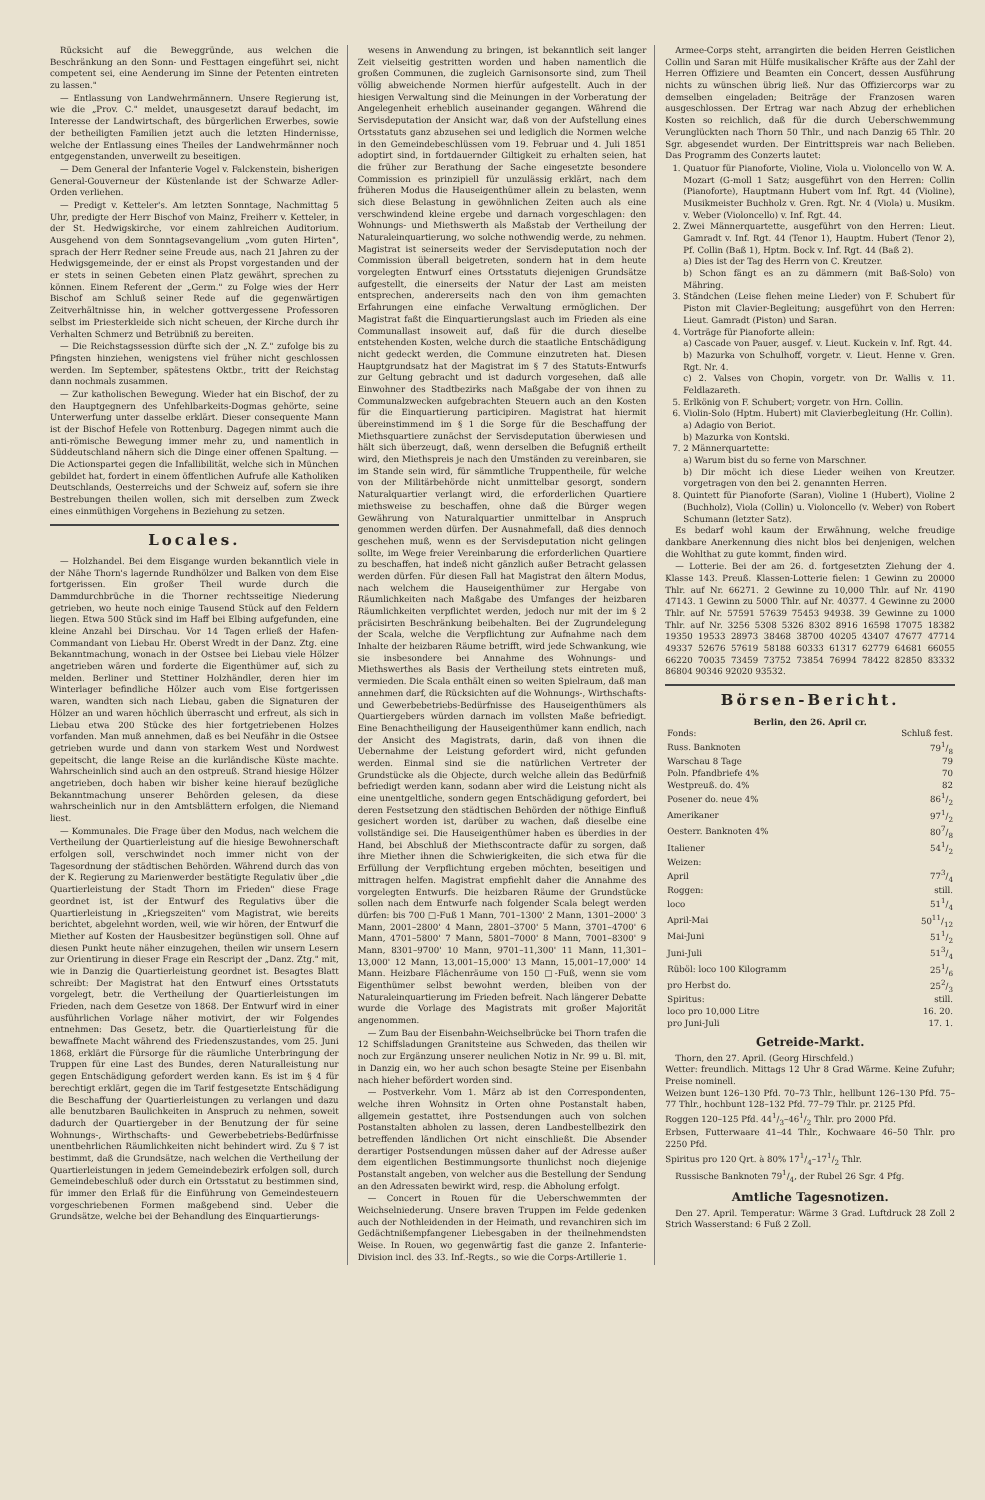Rücksicht auf die Beweggründe, aus welchen die Beschränkung an den Sonn- und Festtagen eingeführt sei, nicht competent sei, eine Aenderung im Sinne der Petenten eintreten zu lassen."
— Entlassung von Landwehrmännern. Unsere Regierung ist, wie die „Prov. C." meldet, unausgesetzt darauf bedacht, im Interesse der Landwirtschaft, des bürgerlichen Erwerbes, sowie der betheiligten Familien jetzt auch die letzten Hindernisse, welche der Entlassung eines Theiles der Landwehrmänner noch entgegenstanden, unverweilt zu beseitigen.
— Dem General der Infanterie Vogel v. Falckenstein, bisherigen General-Gouverneur der Küstenlande ist der Schwarze Adler-Orden verliehen.
— Predigt v. Ketteler's. Am letzten Sonntage, Nachmittag 5 Uhr, predigte der Herr Bischof von Mainz, Freiherr v. Ketteler, in der St. Hedwigskirche, vor einem zahlreichen Auditorium. Ausgehend von dem Sonntagsevangelium „vom guten Hirten", sprach der Herr Redner seine Freude aus, nach 21 Jahren zu der Hedwigsgemeinde, der er einst als Propst vorgestanden und der er stets in seinen Gebeten einen Platz gewährt, sprechen zu können. Einem Referent der „Germ." zu Folge wies der Herr Bischof am Schluß seiner Rede auf die gegenwärtigen Zeitverhältnisse hin, in welcher gottvergessene Professoren selbst im Priesterkleide sich nicht scheuen, der Kirche durch ihr Verhalten Schmerz und Betrübniß zu bereiten.
— Die Reichstagssession dürfte sich der „N. Z." zufolge bis zu Pfingsten hinziehen, wenigstens viel früher nicht geschlossen werden. Im September, spätestens Oktbr., tritt der Reichstag dann nochmals zusammen.
— Zur katholischen Bewegung. Wieder hat ein Bischof, der zu den Hauptgegnern des Unfehlbarkeits-Dogmas gehörte, seine Unterwerfung unter dasselbe erklärt. Dieser consequente Mann ist der Bischof Hefele von Rottenburg. Dagegen nimmt auch die anti-römische Bewegung immer mehr zu, und namentlich in Süddeutschland nähern sich die Dinge einer offenen Spaltung. — Die Actionspartei gegen die Infallibilität, welche sich in München gebildet hat, fordert in einem öffentlichen Aufrufe alle Katholiken Deutschlands, Oesterreichs und der Schweiz auf, sofern sie ihre Bestrebungen theilen wollen, sich mit derselben zum Zweck eines einmüthigen Vorgehens in Beziehung zu setzen.
Locales.
— Holzhandel. Bei dem Eisgange wurden bekanntlich viele in der Nähe Thorn's lagernde Rundhölzer und Balken von dem Eise fortgerissen. Ein großer Theil wurde durch die Dammdurchbrüche in die Thorner rechtsseitige Niederung getrieben, wo heute noch einige Tausend Stück auf den Feldern liegen. Etwa 500 Stück sind im Haff bei Elbing aufgefunden, eine kleine Anzahl bei Dirschau. Vor 14 Tagen erließ der Hafen-Commandant von Liebau Hr. Oberst Wredt in der Danz. Ztg. eine Bekanntmachung, wonach in der Ostsee bei Liebau viele Hölzer angetrieben wären und forderte die Eigenthümer auf, sich zu melden. Berliner und Stettiner Holzhändler, deren hier im Winterlager befindliche Hölzer auch vom Eise fortgerissen waren, wandten sich nach Liebau, gaben die Signaturen der Hölzer an und waren höchlich überrascht und erfreut, als sich in Liebau etwa 200 Stücke des hier fortgetriebenen Holzes vorfanden. Man muß annehmen, daß es bei Neufähr in die Ostsee getrieben wurde und dann von starkem West und Nordwest gepeitscht, die lange Reise an die kurländische Küste machte. Wahrscheinlich sind auch an den ostpreuß. Strand hiesige Hölzer angetrieben, doch haben wir bisher keine hierauf bezügliche Bekanntmachung unserer Behörden gelesen, da diese wahrscheinlich nur in den Amtsblättern erfolgen, die Niemand liest.
— Kommunales. Die Frage über den Modus, nach welchem die Vertheilung der Quartierleistung auf die hiesige Bewohnerschaft erfolgen soll, verschwindet noch immer nicht von der Tagesordnung der städtischen Behörden. Während durch das von der K. Regierung zu Marienwerder bestätigte Regulativ über „die Quartierleistung der Stadt Thorn im Frieden" diese Frage geordnet ist, ist der Entwurf des Regulativs über die Quartierleistung in „Kriegszeiten" vom Magistrat, wie bereits berichtet, abgelehnt worden, weil, wie wir hören, der Entwurf die Miether auf Kosten der Hausbesitzer begünstigen soll. Ohne auf diesen Punkt heute näher einzugehen, theilen wir unsern Lesern zur Orientirung in dieser Frage ein Rescript der „Danz. Ztg." mit, wie in Danzig die Quartierleistung geordnet ist. Besagtes Blatt schreibt: Der Magistrat hat den Entwurf eines Ortsstatuts vorgelegt, betr. die Vertheilung der Quartierleistungen im Frieden, nach dem Gesetze von 1868. Der Entwurf wird in einer ausführlichen Vorlage näher motivirt, der wir Folgendes entnehmen: Das Gesetz, betr. die Quartierleistung für die bewaffnete Macht während des Friedenszustandes, vom 25. Juni 1868, erklärt die Fürsorge für die räumliche Unterbringung der Truppen für eine Last des Bundes, deren Naturalleistung nur gegen Entschädigung gefordert werden kann. Es ist im § 4 für berechtigt erklärt, gegen die im Tarif festgesetzte Entschädigung die Beschaffung der Quartierleistungen zu verlangen und dazu alle benutzbaren Baulichkeiten in Anspruch zu nehmen, soweit dadurch der Quartiergeber in der Benutzung der für seine Wohnungs-, Wirthschafts- und Gewerbebetriebs-Bedürfnisse unentbehrlichen Räumlichkeiten nicht behindert wird. Zu § 7 ist bestimmt, daß die Grundsätze, nach welchen die Vertheilung der Quartierleistungen in jedem Gemeindebezirk erfolgen soll, durch Gemeindebeschluß oder durch ein Ortsstatut zu bestimmen sind, für immer den Erlaß für die Einführung von Gemeindesteuern vorgeschriebenen Formen maßgebend sind. Ueber die Grundsätze, welche bei der Behandlung des Einquartierungs-
wesens in Anwendung zu bringen, ist bekanntlich seit langer Zeit vielseitig gestritten worden und haben namentlich die großen Communen, die zugleich Garnisonsorte sind, zum Theil völlig abweichende Normen hierfür aufgestellt. Auch in der hiesigen Verwaltung sind die Meinungen in der Vorberatung der Angelegenheit erheblich auseinander gegangen. Während die Servisdeputation der Ansicht war, daß von der Aufstellung eines Ortsstatuts ganz abzusehen sei und lediglich die Normen welche in den Gemeindebeschlüssen vom 19. Februar und 4. Juli 1851 adoptirt sind, in fortdauernder Giltigkeit zu erhalten seien, hat die früher zur Berathung der Sache eingesetzte besondere Commission es prinzipiell für unzulässig erklärt, nach dem früheren Modus die Hauseigenthümer allein zu belasten, wenn sich diese Belastung in gewöhnlichen Zeiten auch als eine verschwindend kleine ergebe und darnach vorgeschlagen: den Wohnungs- und Miethswerth als Maßstab der Vertheilung der Naturaleinquartierung, wo solche nothwendig werde, zu nehmen. Magistrat ist seinerseits weder der Servisdeputation noch der Commission überall beigetreten, sondern hat in dem heute vorgelegten Entwurf eines Ortsstatuts diejenigen Grundsätze aufgestellt, die einerseits der Natur der Last am meisten entsprechen, andererseits nach den von ihm gemachten Erfahrungen eine einfache Verwaltung ermöglichen. Der Magistrat faßt die Einquartierungslast auch im Frieden als eine Communallast insoweit auf, daß für die durch dieselbe entstehenden Kosten, welche durch die staatliche Entschädigung nicht gedeckt werden, die Commune einzutreten hat. Diesen Hauptgrundsatz hat der Magistrat im § 7 des Statuts-Entwurfs zur Geltung gebracht und ist dadurch vorgesehen, daß alle Einwohner des Stadtbezirks nach Maßgabe der von ihnen zu Communalzwecken aufgebrachten Steuern auch an den Kosten für die Einquartierung participiren. Magistrat hat hiermit übereinstimmend im § 1 die Sorge für die Beschaffung der Miethsquartiere zunächst der Servisdeputation überwiesen und hält sich überzeugt, daß, wenn derselben die Befugniß ertheilt wird, den Miethspreis je nach den Umständen zu vereinbaren, sie im Stande sein wird, für sämmtliche Truppentheile, für welche von der Militärbehörde nicht unmittelbar gesorgt, sondern Naturalquartier verlangt wird, die erforderlichen Quartiere miethsweise zu beschaffen, ohne daß die Bürger wegen Gewährung von Naturalquartier unmittelbar in Anspruch genommen werden dürfen. Der Ausnahmefall, daß dies dennoch geschehen muß, wenn es der Servisdeputation nicht gelingen sollte, im Wege freier Vereinbarung die erforderlichen Quartiere zu beschaffen, hat indeß nicht gänzlich außer Betracht gelassen werden dürfen. Für diesen Fall hat Magistrat den ältern Modus, nach welchem die Hauseigenthümer zur Hergabe von Räumlichkeiten nach Maßgabe des Umfanges der heizbaren Räumlichkeiten verpflichtet werden, jedoch nur mit der im § 2 präcisirten Beschränkung beibehalten. Bei der Zugrundelegung der Scala, welche die Verpflichtung zur Aufnahme nach dem Inhalte der heizbaren Räume betrifft, wird jede Schwankung, wie sie insbesondere bei Annahme des Wohnungs- und Miethswerthes als Basis der Vertheilung stets eintreten muß, vermieden. Die Scala enthält einen so weiten Spielraum, daß man annehmen darf, die Rücksichten auf die Wohnungs-, Wirthschafts- und Gewerbebetriebs-Bedürfnisse des Hauseigenthümers als Quartiergebers würden darnach im vollsten Maße befriedigt. Eine Benachtheiligung der Hauseigenthümer kann endlich, nach der Ansicht des Magistrats, darin, daß von ihnen die Uebernahme der Leistung gefordert wird, nicht gefunden werden. Einmal sind sie die natürlichen Vertreter der Grundstücke als die Objecte, durch welche allein das Bedürfniß befriedigt werden kann, sodann aber wird die Leistung nicht als eine unentgeltliche, sondern gegen Entschädigung gefordert, bei deren Festsetzung den städtischen Behörden der nöthige Einfluß gesichert worden ist, darüber zu wachen, daß dieselbe eine vollständige sei. Die Hauseigenthümer haben es überdies in der Hand, bei Abschluß der Miethscontracte dafür zu sorgen, daß ihre Miether ihnen die Schwierigkeiten, die sich etwa für die Erfüllung der Verpflichtung ergeben möchten, beseitigen und mittragen helfen. Magistrat empfiehlt daher die Annahme des vorgelegten Entwurfs. Die heizbaren Räume der Grundstücke sollen nach dem Entwurfe nach folgender Scala belegt werden dürfen: bis 700 □-Fuß 1 Mann, 701–1300' 2 Mann, 1301–2000' 3 Mann, 2001–2800' 4 Mann, 2801–3700' 5 Mann, 3701–4700' 6 Mann, 4701–5800' 7 Mann, 5801–7000' 8 Mann, 7001–8300' 9 Mann, 8301–9700' 10 Mann, 9701–11,300' 11 Mann, 11,301–13,000' 12 Mann, 13,001–15,000' 13 Mann, 15,001–17,000' 14 Mann. Heizbare Flächenräume von 150 □-Fuß, wenn sie vom Eigenthümer selbst bewohnt werden, bleiben von der Naturaleinquartierung im Frieden befreit. Nach längerer Debatte wurde die Vorlage des Magistrats mit großer Majorität angenommen.
— Zum Bau der Eisenbahn-Weichselbrücke bei Thorn trafen die 12 Schiffsladungen Granitsteine aus Schweden, das theilen wir noch zur Ergänzung unserer neulichen Notiz in Nr. 99 u. Bl. mit, in Danzig ein, wo her auch schon besagte Steine per Eisenbahn nach hieher befördert worden sind.
— Postverkehr. Vom 1. März ab ist den Correspondenten, welche ihren Wohnsitz in Orten ohne Postanstalt haben, allgemein gestattet, ihre Postsendungen auch von solchen Postanstalten abholen zu lassen, deren Landbestellbezirk den betreffenden ländlichen Ort nicht einschließt. Die Absender derartiger Postsendungen müssen daher auf der Adresse außer dem eigentlichen Bestimmungsorte thunlichst noch diejenige Postanstalt angeben, von welcher aus die Bestellung der Sendung an den Adressaten bewirkt wird, resp. die Abholung erfolgt.
— Concert in Rouen für die Ueberschwemmten der Weichselniederung. Unsere braven Truppen im Felde gedenken auch der Nothleidenden in der Heimath, und revanchiren sich im Gedächtnißempfangener Liebesgaben in der theilnehmendsten Weise. In Rouen, wo gegenwärtig fast die ganze 2. Infanterie-Division incl. des 33. Inf.-Regts., so wie die Corps-Artillerie 1.
Armee-Corps steht, arrangirten die beiden Herren Geistlichen Collin und Saran mit Hülfe musikalischer Kräfte aus der Zahl der Herren Offiziere und Beamten ein Concert, dessen Ausführung nichts zu wünschen übrig ließ. Nur das Offiziercorps war zu demselben eingeladen; Beiträge der Franzosen waren ausgeschlossen. Der Ertrag war nach Abzug der erheblichen Kosten so reichlich, daß für die durch Ueberschwemmung Verunglückten nach Thorn 50 Thlr., und nach Danzig 65 Thlr. 20 Sgr. abgesendet wurden. Der Eintrittspreis war nach Belieben. Das Programm des Conzerts lautet:
1. Quatuor für Pianoforte, Violine, Viola u. Violoncello von W. A. Mozart (G-moll 1 Satz; ausgeführt von den Herren: Collin (Pianoforte), Hauptmann Hubert vom Inf. Rgt. 44 (Violine), Musikmeister Buchholz v. Gren. Rgt. Nr. 4 (Viola) u. Musikm. v. Weber (Violoncello) v. Inf. Rgt. 44.
2. Zwei Männerquartette, ausgeführt von den Herren: Lieut. Gamradt v. Inf. Rgt. 44 (Tenor 1), Hauptm. Hubert (Tenor 2), Pf. Collin (Baß 1), Hptm. Bock v. Inf. Rgt. 44 (Baß 2).
a) Dies ist der Tag des Herrn von C. Kreutzer.
b) Schon fängt es an zu dämmern (mit Baß-Solo) von Mähring.
3. Ständchen (Leise flehen meine Lieder) von F. Schubert für Piston mit Clavier-Begleitung; ausgeführt von den Herren: Lieut. Gamradt (Piston) und Saran.
4. Vorträge für Pianoforte allein:
a) Cascade von Pauer, ausgef. v. Lieut. Kuckein v. Inf. Rgt. 44.
b) Mazurka von Schulhoff, vorgetr. v. Lieut. Henne v. Gren. Rgt. Nr. 4.
c) 2. Valses von Chopin, vorgetr. von Dr. Wallis v. 11. Feldlazareth.
5. Erlkönig von F. Schubert; vorgetr. von Hrn. Collin.
6. Violin-Solo (Hptm. Hubert) mit Clavierbegleitung (Hr. Collin).
a) Adagio von Beriot.
b) Mazurka von Kontski.
7. 2 Männerquartette:
a) Warum bist du so ferne von Marschner.
b) Dir möcht ich diese Lieder weihen von Kreutzer. vorgetragen von den bei 2. genannten Herren.
8. Quintett für Pianoforte (Saran), Violine 1 (Hubert), Violine 2 (Buchholz), Viola (Collin) u. Violoncello (v. Weber) von Robert Schumann (letzter Satz).
Es bedarf wohl kaum der Erwähnung, welche freudige dankbare Anerkennung dies nicht blos bei denjenigen, welchen die Wohlthat zu gute kommt, finden wird.
— Lotterie. Bei der am 26. d. fortgesetzten Ziehung der 4. Klasse 143. Preuß. Klassen-Lotterie fielen: 1 Gewinn zu 20000 Thlr. auf Nr. 66271. 2 Gewinne zu 10,000 Thlr. auf Nr. 4190 47143. 1 Gewinn zu 5000 Thlr. auf Nr. 40377. 4 Gewinne zu 2000 Thlr. auf Nr. 57591 57639 75453 94938. 39 Gewinne zu 1000 Thlr. auf Nr. 3256 5308 5326 8302 8916 16598 17075 18382 19350 19533 28973 38468 38700 40205 43407 47677 47714 49337 52676 57619 58188 60333 61317 62779 64681 66055 66220 70035 73459 73752 73854 76994 78422 82850 83332 86804 90346 92020 93532.
Börsen-Bericht.
Berlin, den 26. April cr.
| Fonds: | Schluß fest. |
| Russ. Banknoten | 791/8 |
| Warschau 8 Tage | 79 |
| Poln. Pfandbriefe 4% | 70 |
| Westpreuß. do. 4% | 82 |
| Posener do. neue 4% | 861/2 |
| Amerikaner | 971/2 |
| Oesterr. Banknoten 4% | 807/8 |
| Italiener | 541/2 |
| Weizen: | |
| April | 773/4 |
| Roggen: | still. |
| loco | 511/4 |
| April-Mai | 5011/12 |
| Mai-Juni | 511/2 |
| Juni-Juli | 513/4 |
| Rüböl: loco 100 Kilogramm | 251/6 |
| pro Herbst do. | 252/3 |
| Spiritus: | still. |
| loco pro 10,000 Litre | 16. 20. |
| pro Juni-Juli | 17. 1. |
Getreide-Markt.
Thorn, den 27. April. (Georg Hirschfeld.)
Wetter: freundlich. Mittags 12 Uhr 8 Grad Wärme. Keine Zufuhr; Preise nominell.
Weizen bunt 126–130 Pfd. 70–73 Thlr., hellbunt 126–130 Pfd. 75–77 Thlr., hochbunt 128–132 Pfd. 77–79 Thlr. pr. 2125 Pfd.
Roggen 120–125 Pfd. 441/3–461/2 Thlr. pro 2000 Pfd.
Erbsen, Futterwaare 41–44 Thlr., Kochwaare 46–50 Thlr. pro 2250 Pfd.
Spiritus pro 120 Qrt. à 80% 171/4–171/2 Thlr.
Russische Banknoten 791/4, der Rubel 26 Sgr. 4 Pfg.
Amtliche Tagesnotizen.
Den 27. April. Temperatur: Wärme 3 Grad. Luftdruck 28 Zoll 2 Strich Wasserstand: 6 Fuß 2 Zoll.